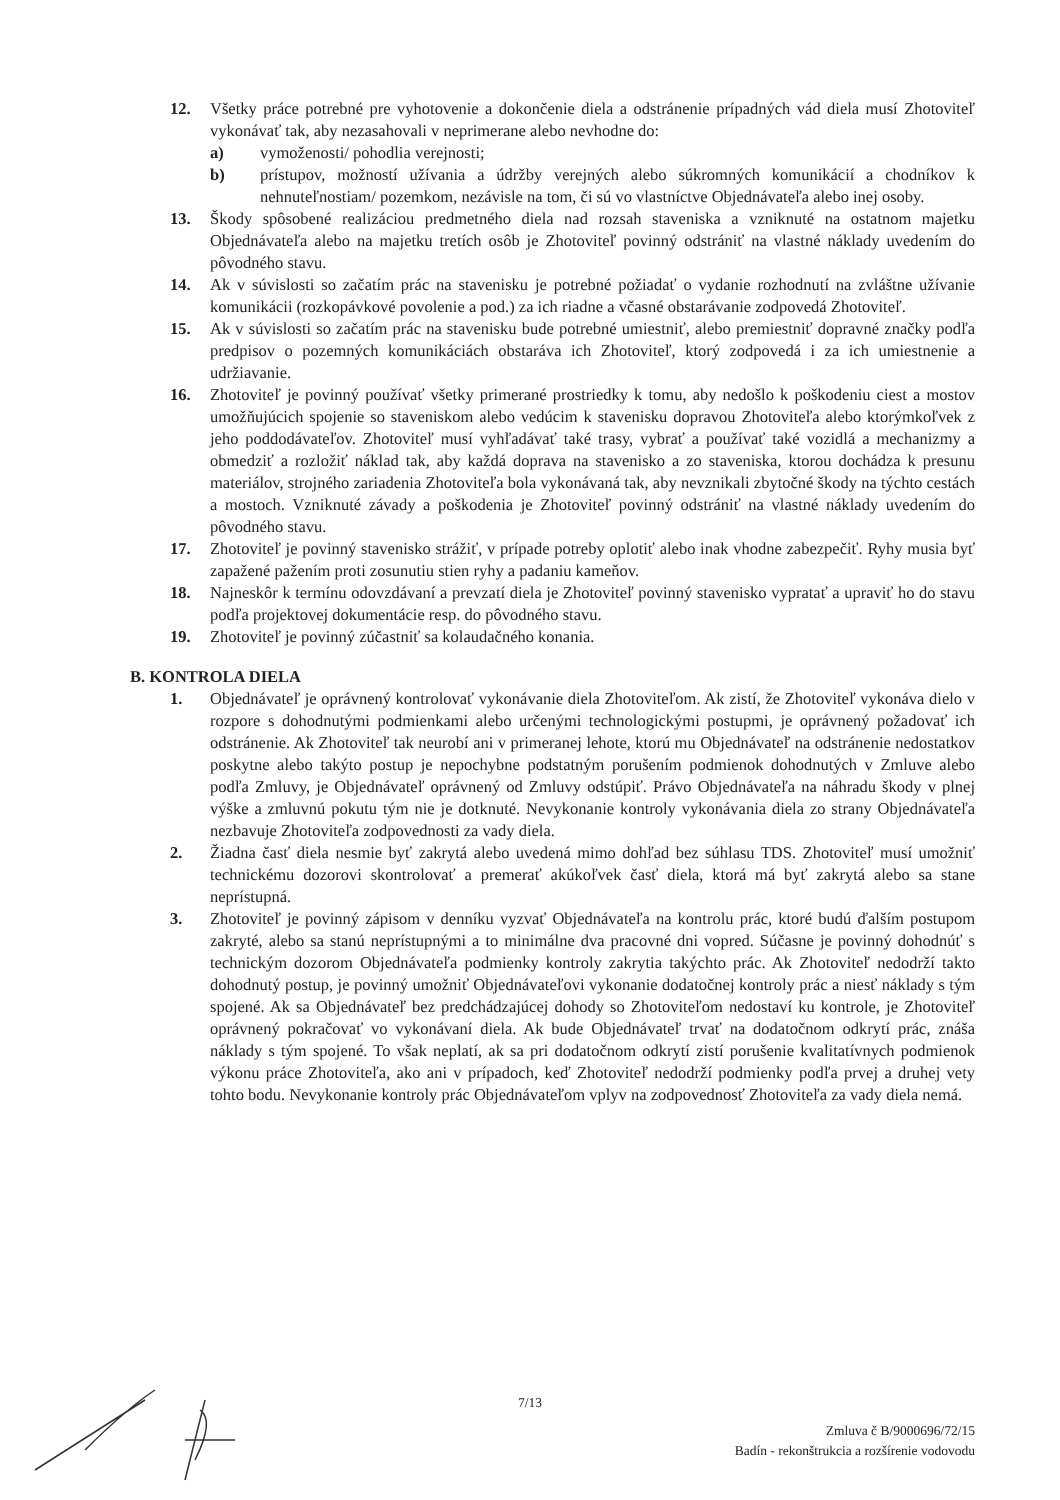12. Všetky práce potrebné pre vyhotovenie a dokončenie diela a odstránenie prípadných vád diela musí Zhotoviteľ vykonávať tak, aby nezasahovali v neprimerane alebo nevhodne do:
a) vymoženosti/ pohodlia verejnosti;
b) prístupov, možností užívania a údržby verejných alebo súkromných komunikácií a chodníkov k nehnuteľnostiam/ pozemkom, nezávisle na tom, či sú vo vlastníctve Objednávateľa alebo inej osoby.
13. Škody spôsobené realizáciou predmetného diela nad rozsah staveniska a vzniknuté na ostatnom majetku Objednávateľa alebo na majetku tretích osôb je Zhotoviteľ povinný odstrániť na vlastné náklady uvedením do pôvodného stavu.
14. Ak v súvislosti so začatím prác na stavenisku je potrebné požiadať o vydanie rozhodnutí na zvláštne užívanie komunikácii (rozkopávkové povolenie a pod.) za ich riadne a včasné obstarávanie zodpovedá Zhotoviteľ.
15. Ak v súvislosti so začatím prác na stavenisku bude potrebné umiestniť, alebo premiestniť dopravné značky podľa predpisov o pozemných komunikáciách obstaráva ich Zhotoviteľ, ktorý zodpovedá i za ich umiestnenie a udržiavanie.
16. Zhotoviteľ je povinný používať všetky primerané prostriedky k tomu, aby nedošlo k poškodeniu ciest a mostov umožňujúcich spojenie so staveniskom alebo vedúcim k stavenisku dopravou Zhotoviteľa alebo ktorýmkoľvek z jeho poddodávateľov. Zhotoviteľ musí vyhľadávať také trasy, vybrať a používať také vozidlá a mechanizmy a obmedziť a rozložiť náklad tak, aby každá doprava na stavenisko a zo staveniska, ktorou dochádza k presunu materiálov, strojného zariadenia Zhotoviteľa bola vykonávaná tak, aby nevznikali zbytočné škody na týchto cestách a mostoch. Vzniknuté závady a poškodenia je Zhotoviteľ povinný odstrániť na vlastné náklady uvedením do pôvodného stavu.
17. Zhotoviteľ je povinný stavenisko strážiť, v prípade potreby oplotiť alebo inak vhodne zabezpečiť. Ryhy musia byť zapažené pažením proti zosunutiu stien ryhy a padaniu kameňov.
18. Najneskôr k termínu odovzdávaní a prevzatí diela je Zhotoviteľ povinný stavenisko vypratať a upraviť ho do stavu podľa projektovej dokumentácie resp. do pôvodného stavu.
19. Zhotoviteľ je povinný zúčastniť sa kolaudačného konania.
B. KONTROLA DIELA
1. Objednávateľ je oprávnený kontrolovať vykonávanie diela Zhotoviteľom. Ak zistí, že Zhotoviteľ vykonáva dielo v rozpore s dohodnutými podmienkami alebo určenými technologickými postupmi, je oprávnený požadovať ich odstránenie. Ak Zhotoviteľ tak neurobí ani v primeranej lehote, ktorú mu Objednávateľ na odstránenie nedostatkov poskytne alebo takýto postup je nepochybne podstatným porušením podmienok dohodnutých v Zmluve alebo podľa Zmluvy, je Objednávateľ oprávnený od Zmluvy odstúpiť. Právo Objednávateľa na náhradu škody v plnej výške a zmluvnú pokutu tým nie je dotknuté. Nevykonanie kontroly vykonávania diela zo strany Objednávateľa nezbavuje Zhotoviteľa zodpovednosti za vady diela.
2. Žiadna časť diela nesmie byť zakrytá alebo uvedená mimo dohľad bez súhlasu TDS. Zhotoviteľ musí umožniť technickému dozorovi skontrolovať a premerať akúkoľvek časť diela, ktorá má byť zakrytá alebo sa stane neprístupná.
3. Zhotoviteľ je povinný zápisom v denníku vyzvať Objednávateľa na kontrolu prác, ktoré budú ďalším postupom zakryté, alebo sa stanú neprístupnými a to minimálne dva pracovné dni vopred. Súčasne je povinný dohodnúť s technickým dozorom Objednávateľa podmienky kontroly zakrytia takýchto prác. Ak Zhotoviteľ nedodrží takto dohodnutý postup, je povinný umožniť Objednávateľovi vykonanie dodatočnej kontroly prác a niesť náklady s tým spojené. Ak sa Objednávateľ bez predchádzajúcej dohody so Zhotoviteľom nedostaví ku kontrole, je Zhotoviteľ oprávnený pokračovať vo vykonávaní diela. Ak bude Objednávateľ trvať na dodatočnom odkrytí prác, znáša náklady s tým spojené. To však neplatí, ak sa pri dodatočnom odkrytí zistí porušenie kvalitatívnych podmienok výkonu práce Zhotoviteľa, ako ani v prípadoch, keď Zhotoviteľ nedodrží podmienky podľa prvej a druhej vety tohto bodu. Nevykonanie kontroly prác Objednávateľom vplyv na zodpovednosť Zhotoviteľa za vady diela nemá.
7/13
Zmluva č B/9000696/72/15
Badín - rekonštrukcia a rozšírenie vodovodu